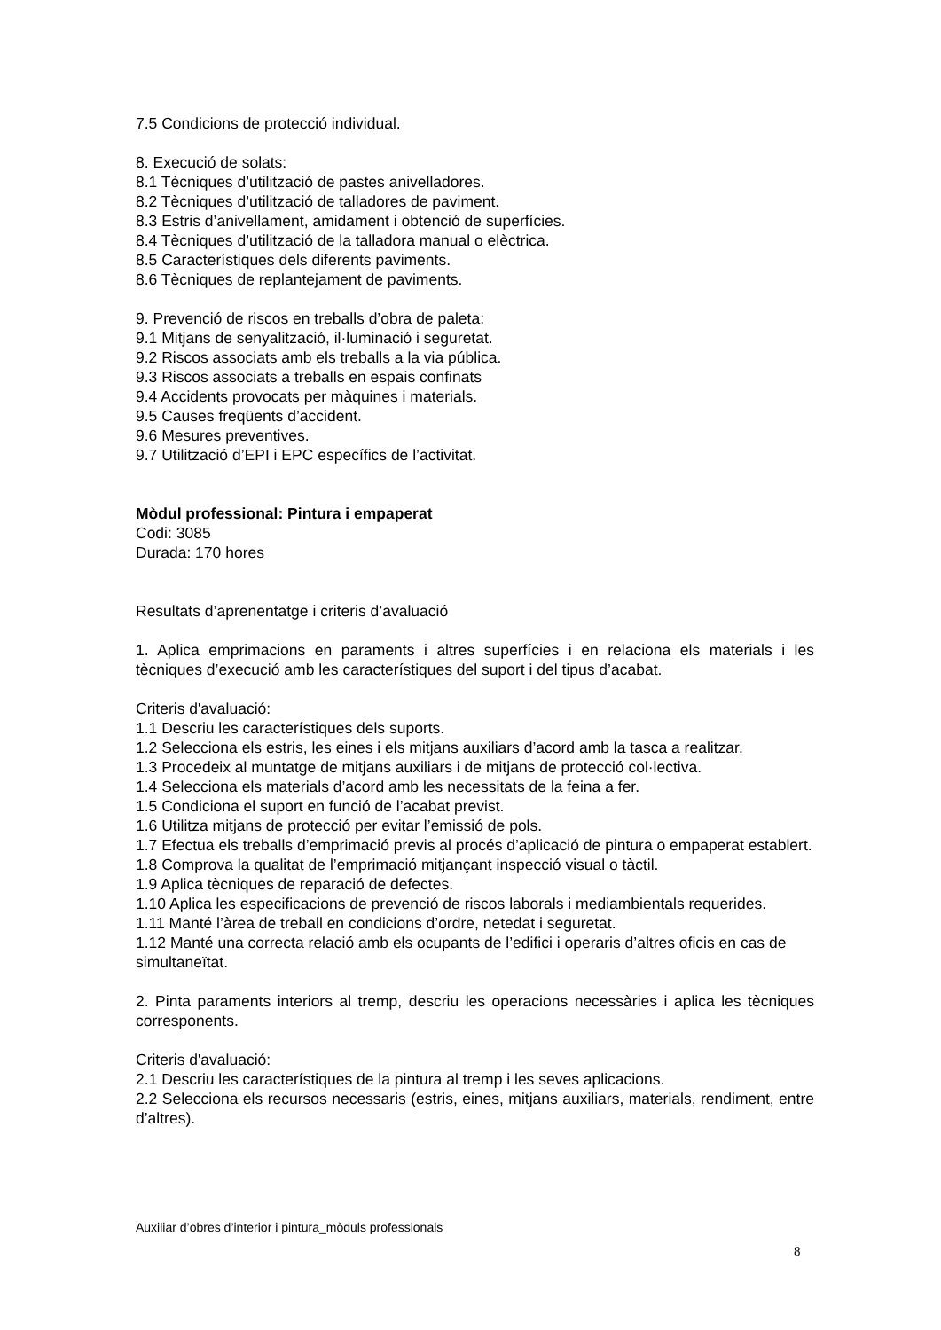7.5 Condicions de protecció individual.
8. Execució de solats:
8.1 Tècniques d’utilització de pastes anivelladores.
8.2 Tècniques d’utilització de talladores de paviment.
8.3 Estris d’anivellament, amidament i obtenció de superfícies.
8.4 Tècniques d’utilització de la talladora manual o elèctrica.
8.5 Característiques dels diferents paviments.
8.6 Tècniques de replantejament de paviments.
9. Prevenció de riscos en treballs d’obra de paleta:
9.1 Mitjans de senyalització, il·luminació i seguretat.
9.2 Riscos associats amb els treballs a la via pública.
9.3 Riscos associats a treballs en espais confinats
9.4 Accidents provocats per màquines i materials.
9.5 Causes freqüents d’accident.
9.6 Mesures preventives.
9.7 Utilització d’EPI i EPC específics de l’activitat.
Mòdul professional: Pintura i empaperat
Codi: 3085
Durada: 170 hores
Resultats d’aprenentatge i criteris d’avaluació
1. Aplica emprimacions en paraments i altres superfícies i en relaciona els materials i les tècniques d’execució amb les característiques del suport i del tipus d’acabat.
Criteris d'avaluació:
1.1 Descriu les característiques dels suports.
1.2 Selecciona els estris, les eines i els mitjans auxiliars d’acord amb la tasca a realitzar.
1.3 Procedeix al muntatge de mitjans auxiliars i de mitjans de protecció col·lectiva.
1.4 Selecciona els materials d’acord amb les necessitats de la feina a fer.
1.5 Condiciona el suport en funció de l’acabat previst.
1.6 Utilitza mitjans de protecció per evitar l’emissió de pols.
1.7 Efectua els treballs d’emprimació previs al procés d’aplicació de pintura o empaperat establert.
1.8 Comprova la qualitat de l’emprimació mitjançant inspecció visual o tàctil.
1.9 Aplica tècniques de reparació de defectes.
1.10 Aplica les especificacions de prevenció de riscos laborals i mediambientals requerides.
1.11 Manté l’àrea de treball en condicions d’ordre, netedat i seguretat.
1.12 Manté una correcta relació amb els ocupants de l’edifici i operaris d’altres oficis en cas de simultaneïtat.
2. Pinta paraments interiors al tremp, descriu les operacions necessàries i aplica les tècniques corresponents.
Criteris d'avaluació:
2.1 Descriu les característiques de la pintura al tremp i les seves aplicacions.
2.2 Selecciona els recursos necessaris (estris, eines, mitjans auxiliars, materials, rendiment, entre d’altres).
Auxiliar d’obres d’interior i pintura_mòduls professionals
8